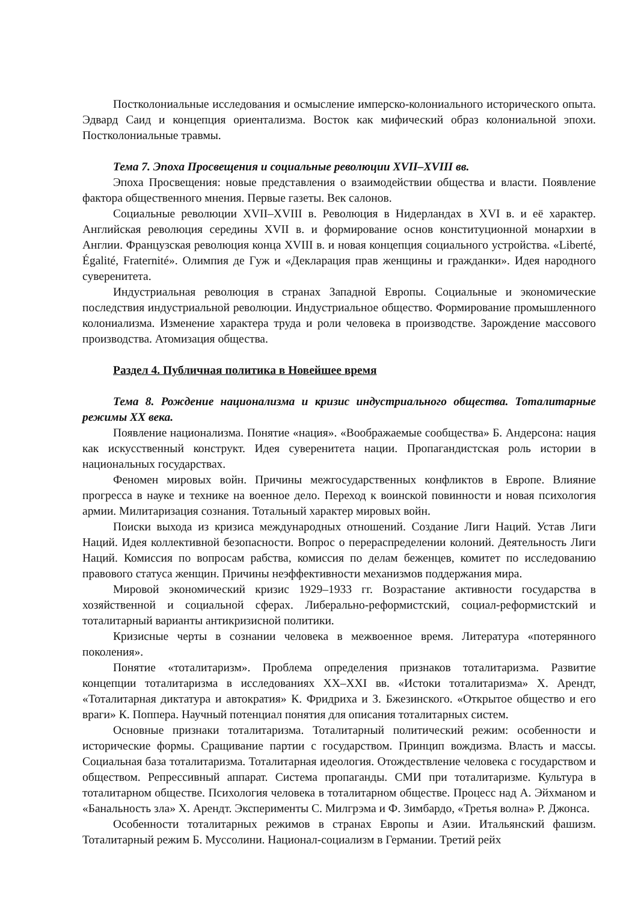Постколониальные исследования и осмысление имперско-колониального исторического опыта. Эдвард Саид и концепция ориентализма. Восток как мифический образ колониальной эпохи. Постколониальные травмы.
Тема 7. Эпоха Просвещения и социальные революции XVII–XVIII вв.
Эпоха Просвещения: новые представления о взаимодействии общества и власти. Появление фактора общественного мнения. Первые газеты. Век салонов.
Социальные революции XVII–XVIII в. Революция в Нидерландах в XVI в. и её характер. Английская революция середины XVII в. и формирование основ конституционной монархии в Англии. Французская революция конца XVIII в. и новая концепция социального устройства. «Liberté, Égalité, Fraternité». Олимпия де Гуж и «Декларация прав женщины и гражданки». Идея народного суверенитета.
Индустриальная революция в странах Западной Европы. Социальные и экономические последствия индустриальной революции. Индустриальное общество. Формирование промышленного колониализма. Изменение характера труда и роли человека в производстве. Зарождение массового производства. Атомизация общества.
Раздел 4. Публичная политика в Новейшее время
Тема 8. Рождение национализма и кризис индустриального общества. Тоталитарные режимы XX века.
Появление национализма. Понятие «нация». «Воображаемые сообщества» Б. Андерсона: нация как искусственный конструкт. Идея суверенитета нации. Пропагандистская роль истории в национальных государствах.
Феномен мировых войн. Причины межгосударственных конфликтов в Европе. Влияние прогресса в науке и технике на военное дело. Переход к воинской повинности и новая психология армии. Милитаризация сознания. Тотальный характер мировых войн.
Поиски выхода из кризиса международных отношений. Создание Лиги Наций. Устав Лиги Наций. Идея коллективной безопасности. Вопрос о перераспределении колоний. Деятельность Лиги Наций. Комиссия по вопросам рабства, комиссия по делам беженцев, комитет по исследованию правового статуса женщин. Причины неэффективности механизмов поддержания мира.
Мировой экономический кризис 1929–1933 гг. Возрастание активности государства в хозяйственной и социальной сферах. Либерально-реформистский, социал-реформистский и тоталитарный варианты антикризисной политики.
Кризисные черты в сознании человека в межвоенное время. Литература «потерянного поколения».
Понятие «тоталитаризм». Проблема определения признаков тоталитаризма. Развитие концепции тоталитаризма в исследованиях XX–XXI вв. «Истоки тоталитаризма» Х. Арендт, «Тоталитарная диктатура и автократия» К. Фридриха и З. Бжезинского. «Открытое общество и его враги» К. Поппера. Научный потенциал понятия для описания тоталитарных систем.
Основные признаки тоталитаризма. Тоталитарный политический режим: особенности и исторические формы. Сращивание партии с государством. Принцип вождизма. Власть и массы. Социальная база тоталитаризма. Тоталитарная идеология. Отождествление человека с государством и обществом. Репрессивный аппарат. Система пропаганды. СМИ при тоталитаризме. Культура в тоталитарном обществе. Психология человека в тоталитарном обществе. Процесс над А. Эйхманом и «Банальность зла» Х. Арендт. Эксперименты С. Милгрэма и Ф. Зимбардо, «Третья волна» Р. Джонса.
Особенности тоталитарных режимов в странах Европы и Азии. Итальянский фашизм. Тоталитарный режим Б. Муссолини. Национал-социализм в Германии. Третий рейх